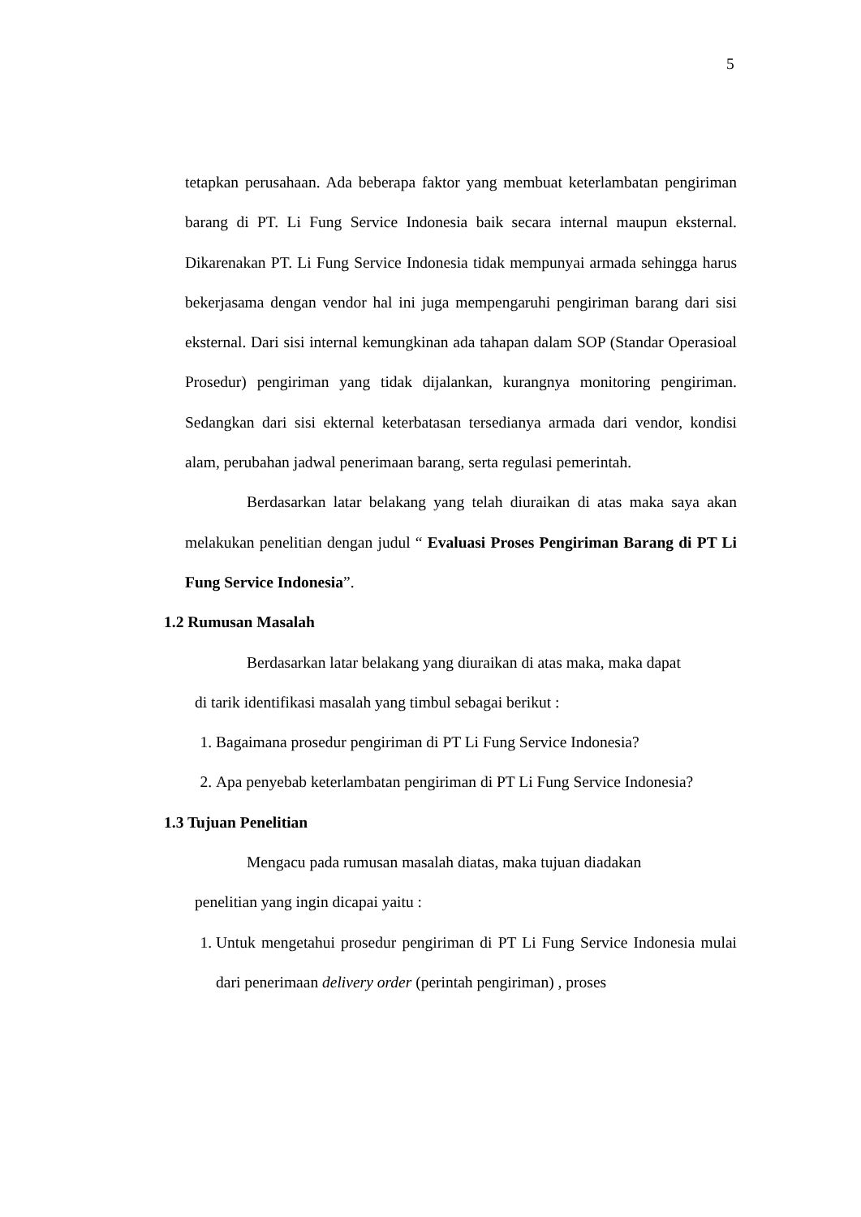5
tetapkan perusahaan. Ada beberapa faktor yang membuat keterlambatan pengiriman barang di PT. Li Fung Service Indonesia baik secara internal maupun eksternal. Dikarenakan PT. Li Fung Service Indonesia tidak mempunyai armada sehingga harus bekerjasama dengan vendor hal ini juga mempengaruhi pengiriman barang dari sisi eksternal. Dari sisi internal kemungkinan ada tahapan dalam SOP (Standar Operasioal Prosedur) pengiriman yang tidak dijalankan, kurangnya monitoring pengiriman. Sedangkan dari sisi ekternal keterbatasan tersedianya armada dari vendor, kondisi alam, perubahan jadwal penerimaan barang, serta regulasi pemerintah.
Berdasarkan latar belakang yang telah diuraikan di atas maka saya akan melakukan penelitian dengan judul “ Evaluasi Proses Pengiriman Barang di PT Li Fung Service Indonesia”.
1.2 Rumusan Masalah
Berdasarkan latar belakang yang diuraikan di atas maka, maka dapat
di tarik identifikasi masalah yang timbul sebagai berikut :
1. Bagaimana prosedur pengiriman di PT Li Fung Service Indonesia?
2. Apa penyebab keterlambatan pengiriman di PT Li Fung Service Indonesia?
1.3 Tujuan Penelitian
Mengacu pada rumusan masalah diatas, maka tujuan diadakan
penelitian yang ingin dicapai yaitu :
1. Untuk mengetahui prosedur pengiriman di PT Li Fung Service Indonesia mulai dari penerimaan delivery order (perintah pengiriman) , proses